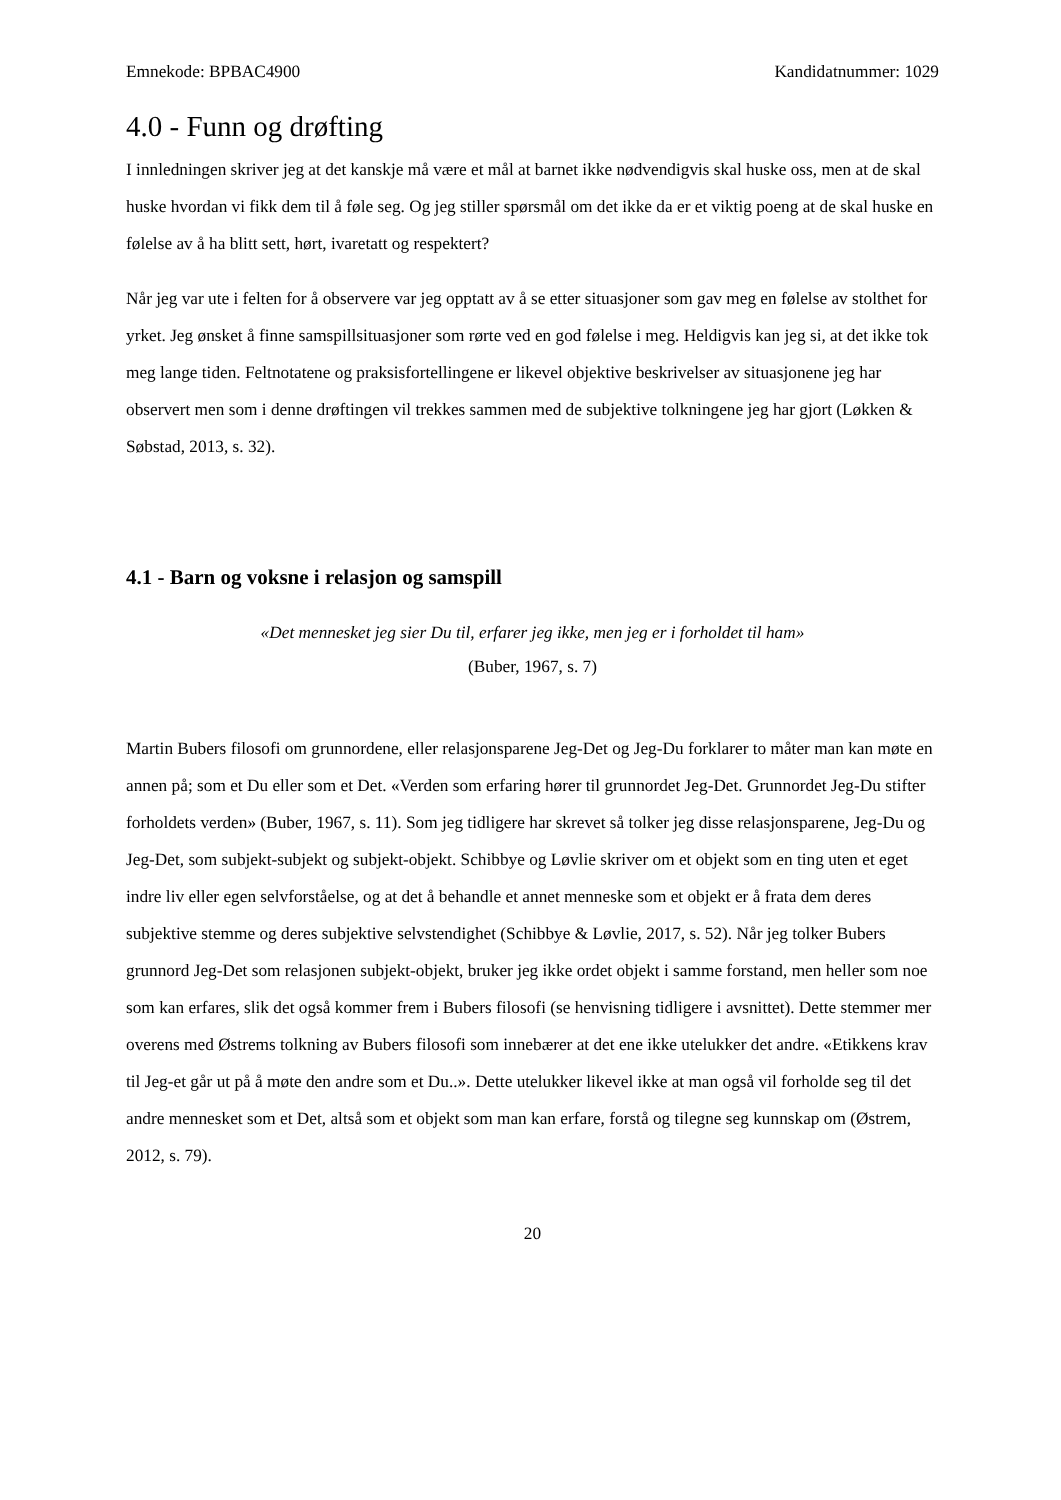Emnekode: BPBAC4900 Kandidatnummer: 1029
4.0 - Funn og drøfting
I innledningen skriver jeg at det kanskje må være et mål at barnet ikke nødvendigvis skal huske oss, men at de skal huske hvordan vi fikk dem til å føle seg. Og jeg stiller spørsmål om det ikke da er et viktig poeng at de skal huske en følelse av å ha blitt sett, hørt, ivaretatt og respektert?
Når jeg var ute i felten for å observere var jeg opptatt av å se etter situasjoner som gav meg en følelse av stolthet for yrket. Jeg ønsket å finne samspillsituasjoner som rørte ved en god følelse i meg. Heldigvis kan jeg si, at det ikke tok meg lange tiden. Feltnotatene og praksisfortellingene er likevel objektive beskrivelser av situasjonene jeg har observert men som i denne drøftingen vil trekkes sammen med de subjektive tolkningene jeg har gjort (Løkken & Søbstad, 2013, s. 32).
4.1 - Barn og voksne i relasjon og samspill
«Det mennesket jeg sier Du til, erfarer jeg ikke, men jeg er i forholdet til ham»
(Buber, 1967, s. 7)
Martin Bubers filosofi om grunnordene, eller relasjonsparene Jeg-Det og Jeg-Du forklarer to måter man kan møte en annen på; som et Du eller som et Det. «Verden som erfaring hører til grunnordet Jeg-Det. Grunnordet Jeg-Du stifter forholdets verden» (Buber, 1967, s. 11). Som jeg tidligere har skrevet så tolker jeg disse relasjonsparene, Jeg-Du og Jeg-Det, som subjekt-subjekt og subjekt-objekt. Schibbye og Løvlie skriver om et objekt som en ting uten et eget indre liv eller egen selvforståelse, og at det å behandle et annet menneske som et objekt er å frata dem deres subjektive stemme og deres subjektive selvstendighet (Schibbye & Løvlie, 2017, s. 52). Når jeg tolker Bubers grunnord Jeg-Det som relasjonen subjekt-objekt, bruker jeg ikke ordet objekt i samme forstand, men heller som noe som kan erfares, slik det også kommer frem i Bubers filosofi (se henvisning tidligere i avsnittet). Dette stemmer mer overens med Østrems tolkning av Bubers filosofi som innebærer at det ene ikke utelukker det andre. «Etikkens krav til Jeg-et går ut på å møte den andre som et Du..». Dette utelukker likevel ikke at man også vil forholde seg til det andre mennesket som et Det, altså som et objekt som man kan erfare, forstå og tilegne seg kunnskap om (Østrem, 2012, s. 79).
20